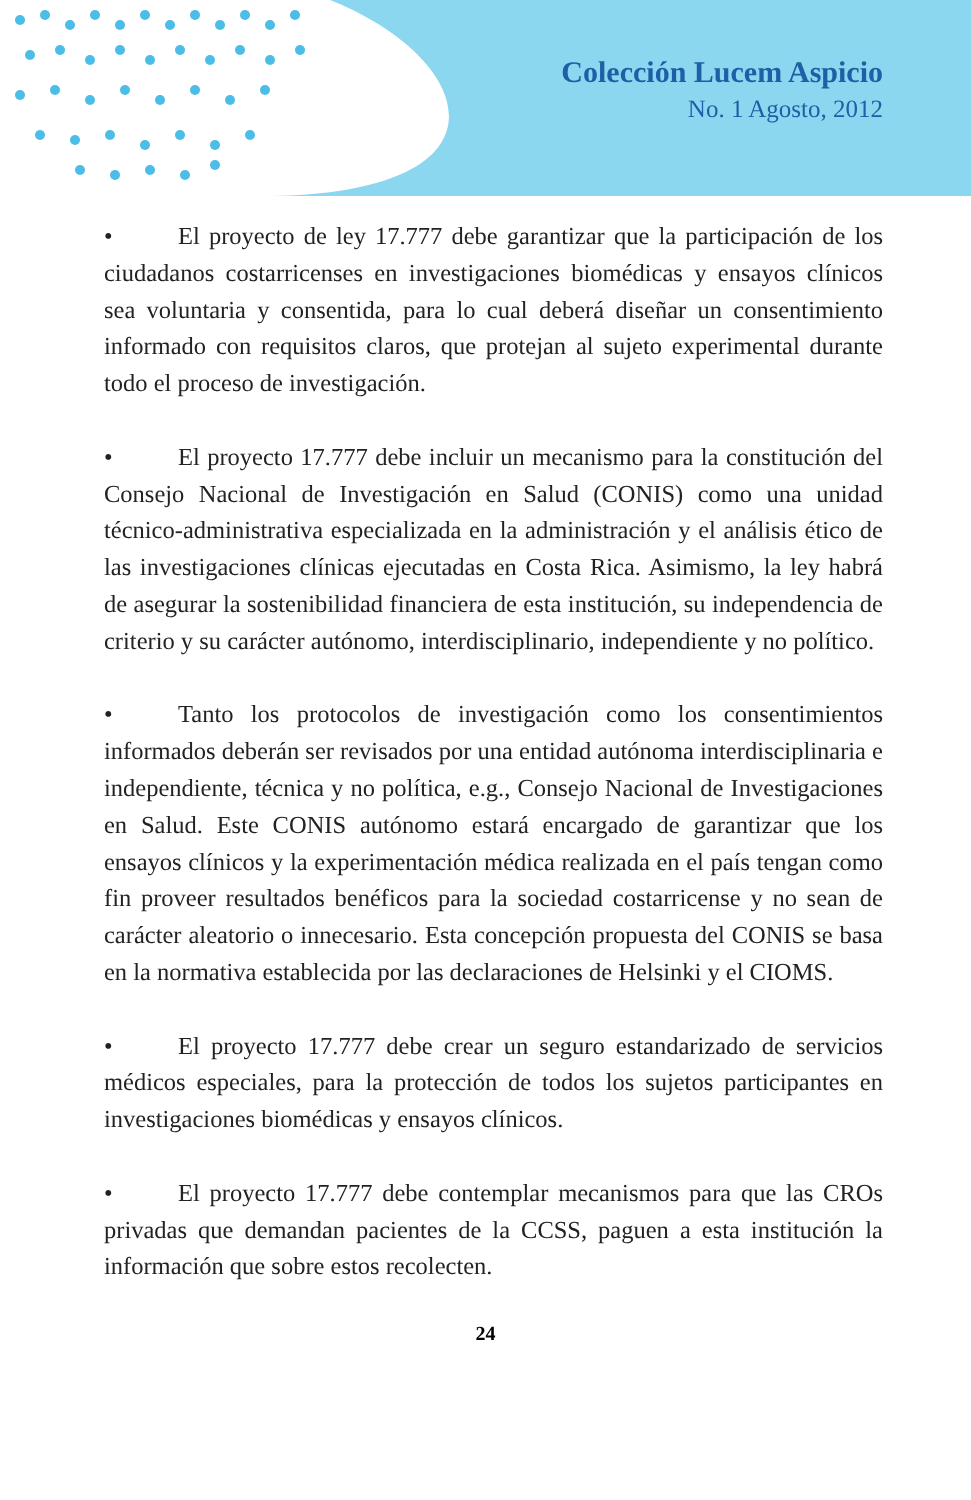Colección Lucem Aspicio
No. 1 Agosto, 2012
• El proyecto de ley 17.777 debe garantizar que la participación de los ciudadanos costarricenses en investigaciones biomédicas y ensayos clínicos sea voluntaria y consentida, para lo cual deberá diseñar un consentimiento informado con requisitos claros, que protejan al sujeto experimental durante todo el proceso de investigación.
• El proyecto 17.777 debe incluir un mecanismo para la constitución del Consejo Nacional de Investigación en Salud (CONIS) como una unidad técnico-administrativa especializada en la administración y el análisis ético de las investigaciones clínicas ejecutadas en Costa Rica. Asimismo, la ley habrá de asegurar la sostenibilidad financiera de esta institución, su independencia de criterio y su carácter autónomo, interdisciplinario, independiente y no político.
• Tanto los protocolos de investigación como los consentimientos informados deberán ser revisados por una entidad autónoma interdisciplinaria e independiente, técnica y no política, e.g., Consejo Nacional de Investigaciones en Salud. Este CONIS autónomo estará encargado de garantizar que los ensayos clínicos y la experimentación médica realizada en el país tengan como fin proveer resultados benéficos para la sociedad costarricense y no sean de carácter aleatorio o innecesario. Esta concepción propuesta del CONIS se basa en la normativa establecida por las declaraciones de Helsinki y el CIOMS.
• El proyecto 17.777 debe crear un seguro estandarizado de servicios médicos especiales, para la protección de todos los sujetos participantes en investigaciones biomédicas y ensayos clínicos.
• El proyecto 17.777 debe contemplar mecanismos para que las CROs privadas que demandan pacientes de la CCSS, paguen a esta institución la información que sobre estos recolecten.
24